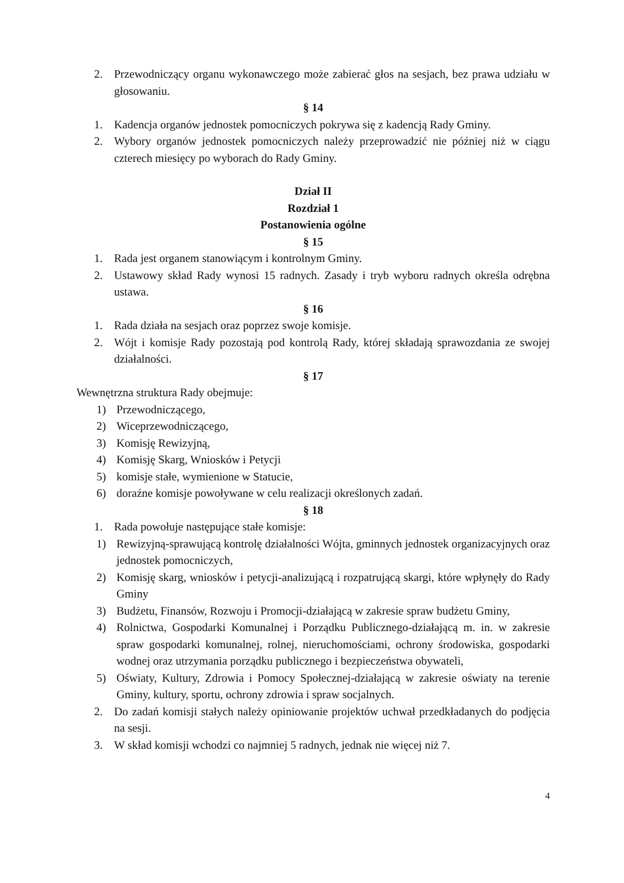2. Przewodniczący organu wykonawczego może zabierać głos na sesjach, bez prawa udziału w głosowaniu.
§ 14
1. Kadencja organów jednostek pomocniczych pokrywa się z kadencją Rady Gminy.
2. Wybory organów jednostek pomocniczych należy przeprowadzić nie później niż w ciągu czterech miesięcy po wyborach do Rady Gminy.
Dział II
Rozdział 1
Postanowienia ogólne
§ 15
1. Rada jest organem stanowiącym i kontrolnym Gminy.
2. Ustawowy skład Rady wynosi 15 radnych. Zasady i tryb wyboru radnych określa odrębna ustawa.
§ 16
1. Rada działa na sesjach oraz poprzez swoje komisje.
2. Wójt i komisje Rady pozostają pod kontrolą Rady, której składają sprawozdania ze swojej działalności.
§ 17
Wewnętrzna struktura Rady obejmuje:
1) Przewodniczącego,
2) Wiceprzewodniczącego,
3) Komisję Rewizyjną,
4) Komisję Skarg, Wniosków i Petycji
5) komisje stałe, wymienione w Statucie,
6) doraźne komisje powoływane w celu realizacji określonych zadań.
§ 18
1. Rada powołuje następujące stałe komisje:
1) Rewizyjną-sprawującą kontrolę działalności Wójta, gminnych jednostek organizacyjnych oraz jednostek pomocniczych,
2) Komisję skarg, wniosków i petycji-analizującą i rozpatrującą skargi, które wpłynęły do Rady Gminy
3) Budżetu, Finansów, Rozwoju i Promocji-działającą w zakresie spraw budżetu Gminy,
4) Rolnictwa, Gospodarki Komunalnej i Porządku Publicznego-działającą m. in. w zakresie spraw gospodarki komunalnej, rolnej, nieruchomościami, ochrony środowiska, gospodarki wodnej oraz utrzymania porządku publicznego i bezpieczeństwa obywateli,
5) Oświaty, Kultury, Zdrowia i Pomocy Społecznej-działającą w zakresie oświaty na terenie Gminy, kultury, sportu, ochrony zdrowia i spraw socjalnych.
2. Do zadań komisji stałych należy opiniowanie projektów uchwał przedkładanych do podjęcia na sesji.
3. W skład komisji wchodzi co najmniej 5 radnych, jednak nie więcej niż 7.
4